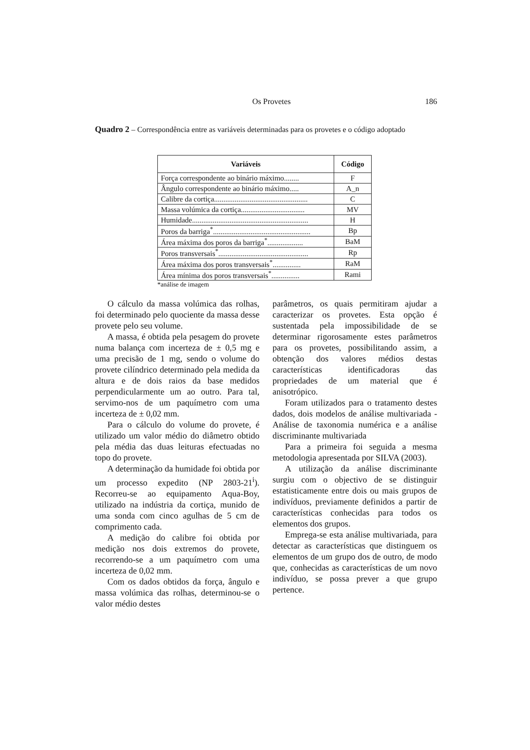Os Provetes 186
Quadro 2 – Correspondência entre as variáveis determinadas para os provetes e o código adoptado
| Variáveis | Código |
| --- | --- |
| Força correspondente ao binário máximo........ | F |
| Ângulo correspondente ao binário máximo..... | A_n |
| Calibre da cortiça.................................................. | C |
| Massa volúmica da cortiça.................................. | MV |
| Humidade.............................................................. | H |
| Poros da barriga<sup>*</sup>.................................................... | Bp |
| Área máxima dos poros da barriga<sup>*</sup>................... | BaM |
| Poros transversais<sup>*</sup>................................................ | Rp |
| Área máxima dos poros transversais<sup>*</sup>............... | RaM |
| Área mínima dos poros transversais<sup>*</sup>............... | Rami |
*análise de imagem
O cálculo da massa volúmica das rolhas, foi determinado pelo quociente da massa desse provete pelo seu volume.
A massa, é obtida pela pesagem do provete numa balança com incerteza de ± 0,5 mg e uma precisão de 1 mg, sendo o volume do provete cilíndrico determinado pela medida da altura e de dois raios da base medidos perpendicularmente um ao outro. Para tal, servimo-nos de um paquímetro com uma incerteza de ± 0,02 mm.
Para o cálculo do volume do provete, é utilizado um valor médio do diâmetro obtido pela média das duas leituras efectuadas no topo do provete.
A determinação da humidade foi obtida por um processo expedito (NP 2803-21<sup>i</sup>). Recorreu-se ao equipamento Aqua-Boy, utilizado na indústria da cortiça, munido de uma sonda com cinco agulhas de 5 cm de comprimento cada.
A medição do calibre foi obtida por medição nos dois extremos do provete, recorrendo-se a um paquímetro com uma incerteza de 0,02 mm.
Com os dados obtidos da força, ângulo e massa volúmica das rolhas, determinou-se o valor médio destes
parâmetros, os quais permitiram ajudar a caracterizar os provetes. Esta opção é sustentada pela impossibilidade de se determinar rigorosamente estes parâmetros para os provetes, possibilitando assim, a obtenção dos valores médios destas características identificadoras das propriedades de um material que é anisotrópico.
Foram utilizados para o tratamento destes dados, dois modelos de análise multivariada - Análise de taxonomia numérica e a análise discriminante multivariada
Para a primeira foi seguida a mesma metodologia apresentada por SILVA (2003).
A utilização da análise discriminante surgiu com o objectivo de se distinguir estatisticamente entre dois ou mais grupos de indivíduos, previamente definidos a partir de características conhecidas para todos os elementos dos grupos.
Emprega-se esta análise multivariada, para detectar as características que distinguem os elementos de um grupo dos de outro, de modo que, conhecidas as características de um novo indivíduo, se possa prever a que grupo pertence.